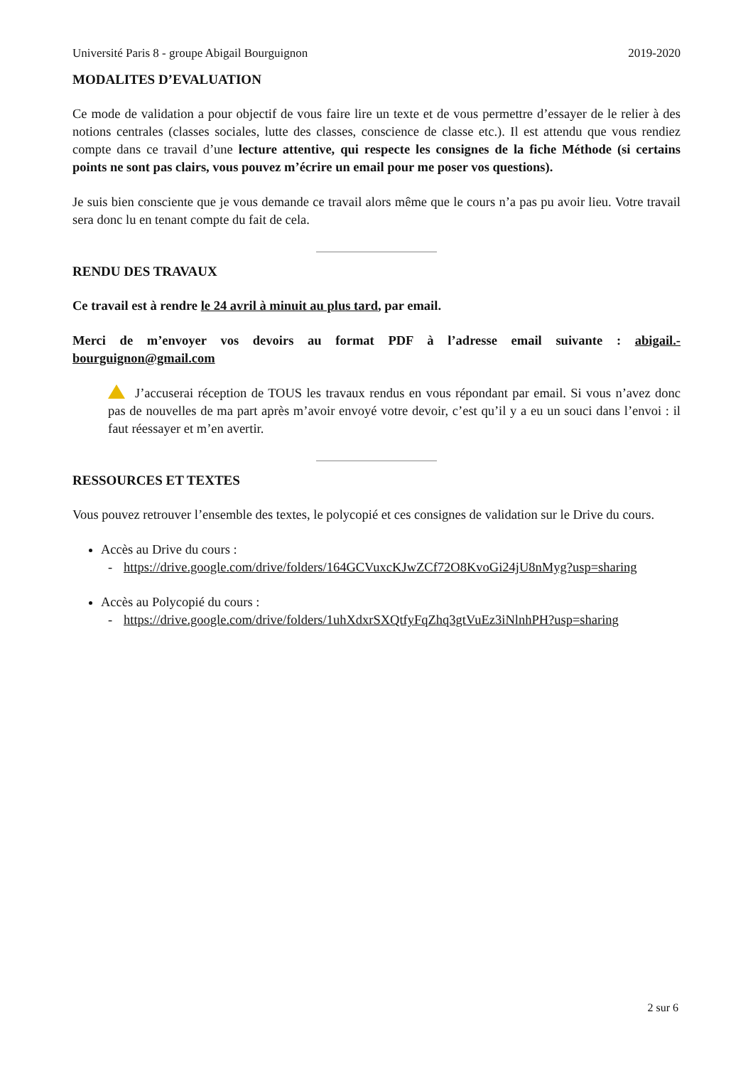Université Paris 8 - groupe Abigail Bourguignon 2019-2020
MODALITES D’EVALUATION
Ce mode de validation a pour objectif de vous faire lire un texte et de vous permettre d’essayer de le relier à des notions centrales (classes sociales, lutte des classes, conscience de classe etc.). Il est attendu que vous rendiez compte dans ce travail d’une lecture attentive, qui respecte les consignes de la fiche Méthode (si certains points ne sont pas clairs, vous pouvez m’écrire un email pour me poser vos questions).
Je suis bien consciente que je vous demande ce travail alors même que le cours n’a pas pu avoir lieu. Votre travail sera donc lu en tenant compte du fait de cela.
RENDU DES TRAVAUX
Ce travail est à rendre le 24 avril à minuit au plus tard, par email.
Merci de m’envoyer vos devoirs au format PDF à l’adresse email suivante : abigail.-bourguignon@gmail.com
J’accuserai réception de TOUS les travaux rendus en vous répondant par email. Si vous n’avez donc pas de nouvelles de ma part après m’avoir envoyé votre devoir, c’est qu’il y a eu un souci dans l’envoi : il faut réessayer et m’en avertir.
RESSOURCES ET TEXTES
Vous pouvez retrouver l’ensemble des textes, le polycopié et ces consignes de validation sur le Drive du cours.
Accès au Drive du cours :
- https://drive.google.com/drive/folders/164GCVuxcKJwZCf72O8KvoGi24jU8nMyg?usp=sharing
Accès au Polycopié du cours :
- https://drive.google.com/drive/folders/1uhXdxrSXQtfyFqZhq3gtVuEz3iNlnhPH?usp=sharing
2 sur 6